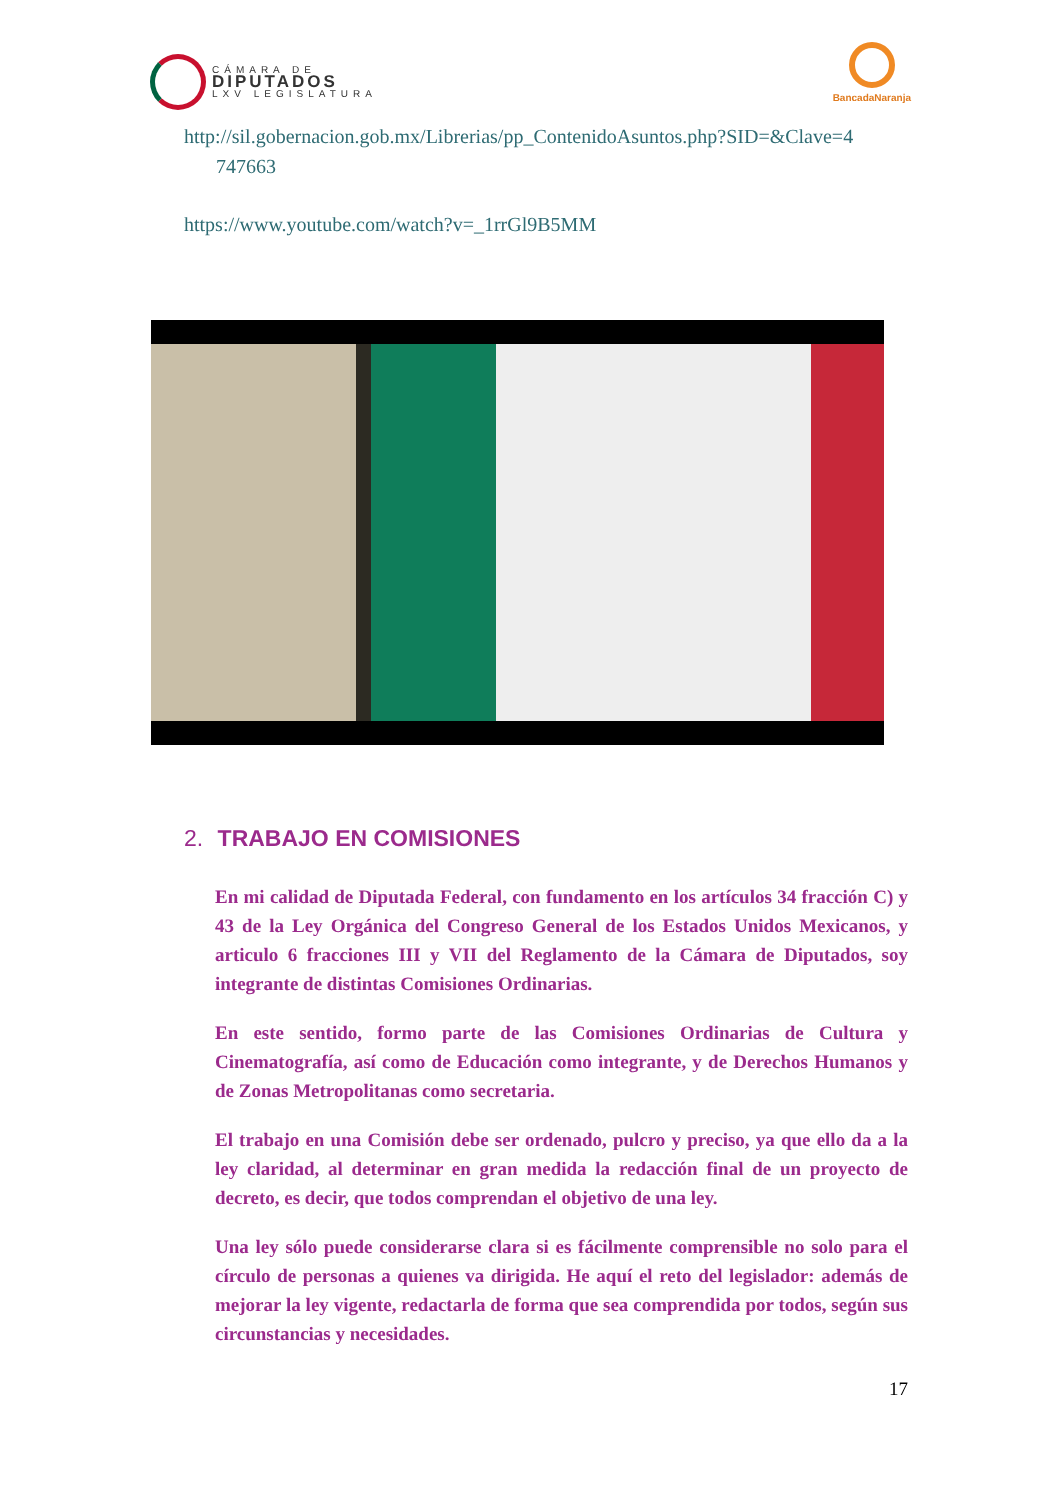CÁMARA DE
DIPUTADOS
LXV LEGISLATURA
BancadaNaranja
http://sil.gobernacion.gob.mx/Librerias/pp_ContenidoAsuntos.php?SID=&Clave=4
747663
https://www.youtube.com/watch?v=_1rrGl9B5MM
2. TRABAJO EN COMISIONES
En mi calidad de Diputada Federal, con fundamento en los artículos 34 fracción C) y 43 de la Ley Orgánica del Congreso General de los Estados Unidos Mexicanos, y articulo 6 fracciones III y VII del Reglamento de la Cámara de Diputados, soy integrante de distintas Comisiones Ordinarias.
En este sentido, formo parte de las Comisiones Ordinarias de Cultura y Cinematografía, así como de Educación como integrante, y de Derechos Humanos y de Zonas Metropolitanas como secretaria.
El trabajo en una Comisión debe ser ordenado, pulcro y preciso, ya que ello da a la ley claridad, al determinar en gran medida la redacción final de un proyecto de decreto, es decir, que todos comprendan el objetivo de una ley.
Una ley sólo puede considerarse clara si es fácilmente comprensible no solo para el círculo de personas a quienes va dirigida. He aquí el reto del legislador: además de mejorar la ley vigente, redactarla de forma que sea comprendida por todos, según sus circunstancias y necesidades.
17